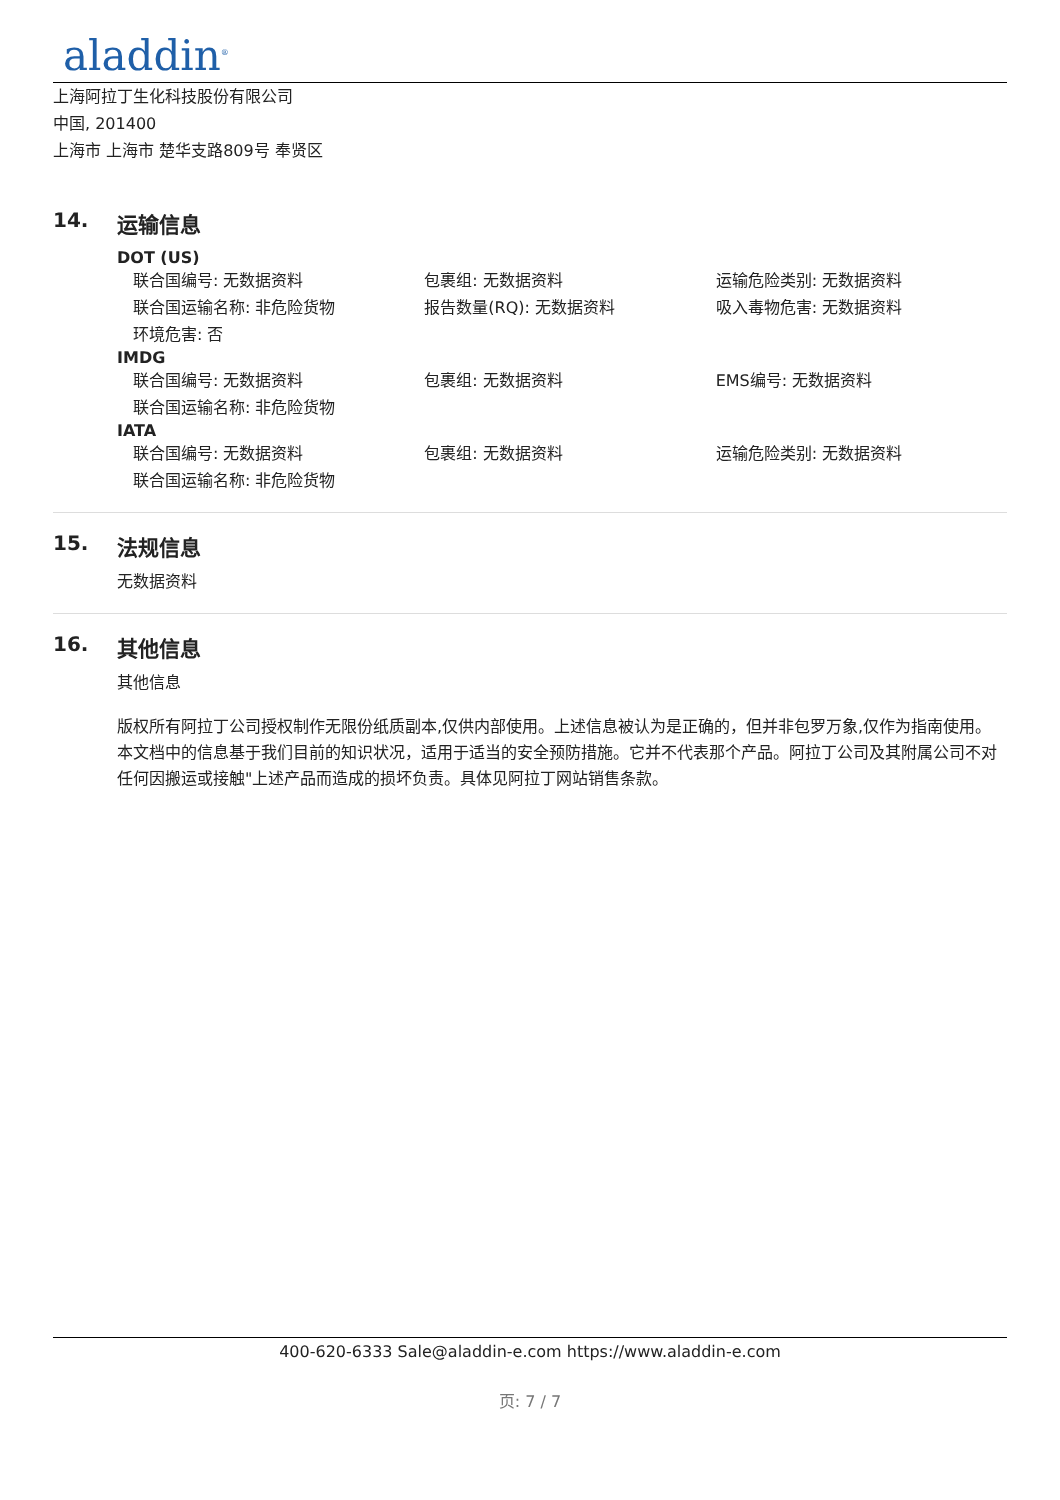aladdin<sup>®</sup>
上海阿拉丁生化科技股份有限公司
中国, 201400
上海市 上海市 楚华支路809号 奉贤区
14. 运输信息
DOT (US)
联合国编号: 无数据资料 包裹组: 无数据资料 运输危险类别: 无数据资料
联合国运输名称: 非危险货物 报告数量(RQ): 无数据资料 吸入毒物危害: 无数据资料
环境危害: 否
IMDG
联合国编号: 无数据资料 包裹组: 无数据资料 EMS编号: 无数据资料
联合国运输名称: 非危险货物
IATA
联合国编号: 无数据资料 包裹组: 无数据资料 运输危险类别: 无数据资料
联合国运输名称: 非危险货物
15. 法规信息
无数据资料
16. 其他信息
其他信息
版权所有阿拉丁公司授权制作无限份纸质副本,仅供内部使用。上述信息被认为是正确的，但并非包罗万象,仅作为指南使用。本文档中的信息基于我们目前的知识状况，适用于适当的安全预防措施。它并不代表那个产品。阿拉丁公司及其附属公司不对任何因搬运或接触"上述产品而造成的损坏负责。具体见阿拉丁网站销售条款。
400-620-6333 Sale@aladdin-e.com https://www.aladdin-e.com
页: 7 / 7